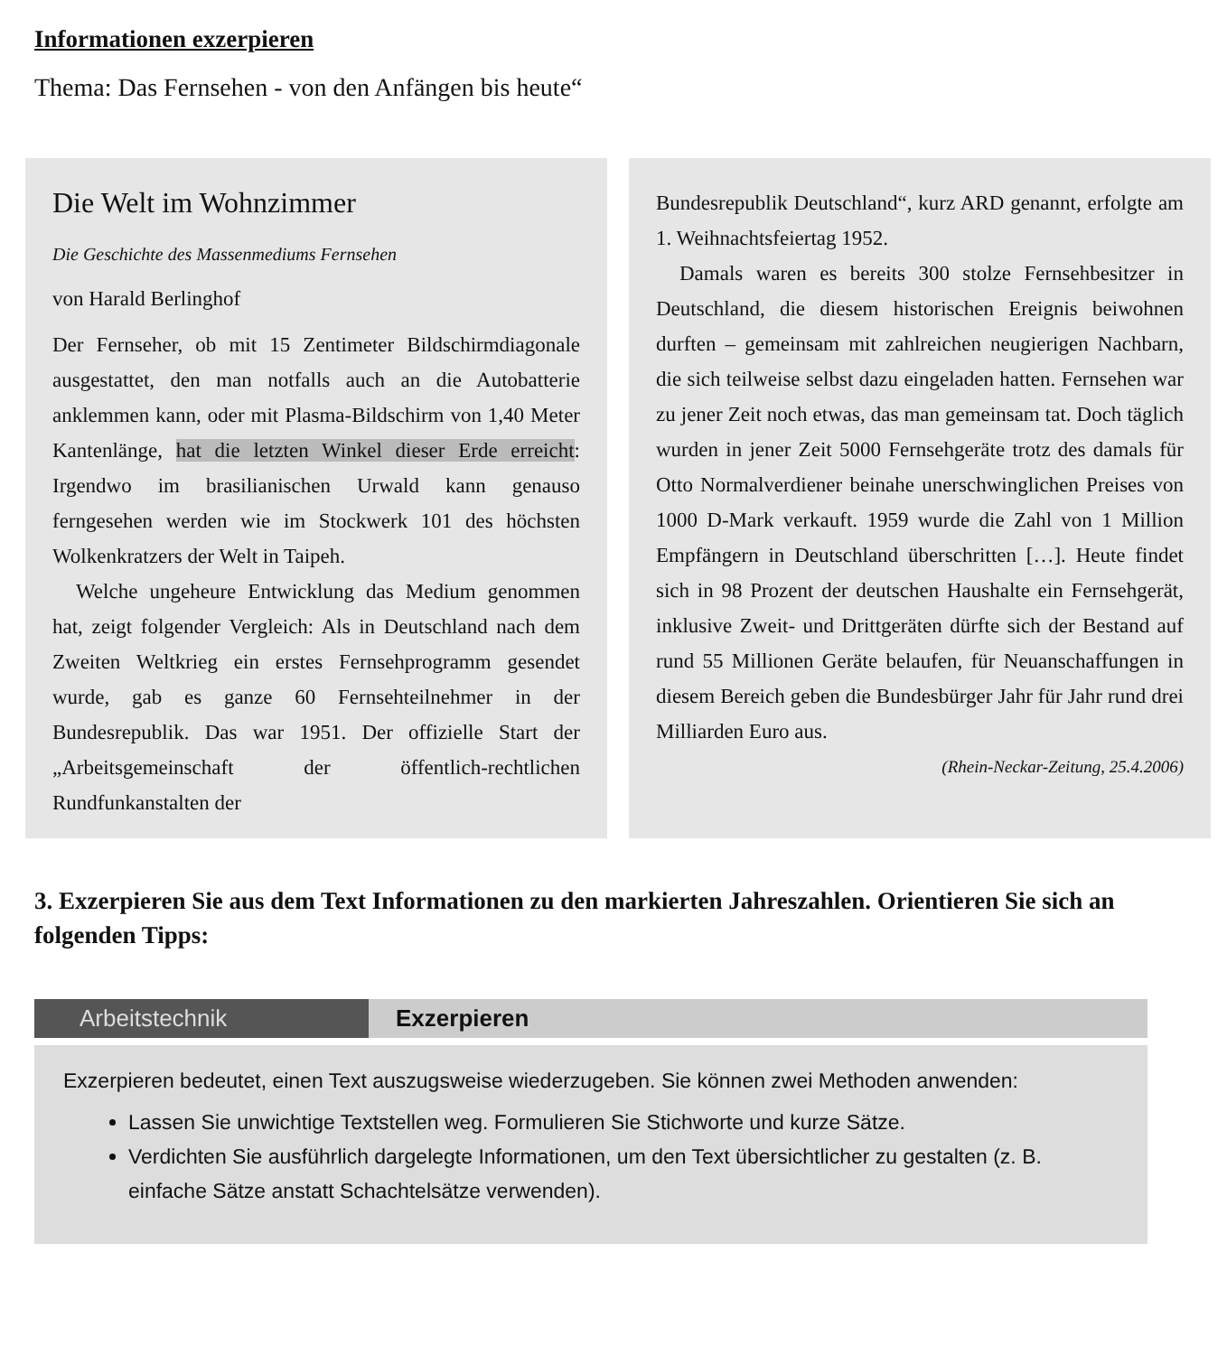Informationen exzerpieren
Thema: Das Fernsehen - von den Anfängen bis heute“
Die Welt im Wohnzimmer
Die Geschichte des Massenmediums Fernsehen
von Harald Berlinghof
Der Fernseher, ob mit 15 Zentimeter Bildschirmdiagonale ausgestattet, den man notfalls auch an die Autobatterie anklemmen kann, oder mit Plasma-Bildschirm von 1,40 Meter Kantenlänge, hat die letzten Winkel dieser Erde erreicht: Irgendwo im brasilianischen Urwald kann genauso ferngesehen werden wie im Stockwerk 101 des höchsten Wolkenkratzers der Welt in Taipeh.
Welche ungeheure Entwicklung das Medium genommen hat, zeigt folgender Vergleich: Als in Deutschland nach dem Zweiten Weltkrieg ein erstes Fernsehprogramm gesendet wurde, gab es ganze 60 Fernsehteilnehmer in der Bundesrepublik. Das war 1951. Der offizielle Start der „Arbeitsgemeinschaft der öffentlich-rechtlichen Rundfunkanstalten der
Bundesrepublik Deutschland“, kurz ARD genannt, erfolgte am 1. Weihnachtsfeiertag 1952.
Damals waren es bereits 300 stolze Fernsehbesitzer in Deutschland, die diesem historischen Ereignis beiwohnen durften – gemeinsam mit zahlreichen neugierigen Nachbarn, die sich teilweise selbst dazu eingeladen hatten. Fernsehen war zu jener Zeit noch etwas, das man gemeinsam tat. Doch täglich wurden in jener Zeit 5000 Fernsehgeräte trotz des damals für Otto Normalverdiener beinahe unerschwinglichen Preises von 1000 D-Mark verkauft. 1959 wurde die Zahl von 1 Million Empfängern in Deutschland überschritten […]. Heute findet sich in 98 Prozent der deutschen Haushalte ein Fernsehgerät, inklusive Zweit- und Drittgeräten dürfte sich der Bestand auf rund 55 Millionen Geräte belaufen, für Neuanschaffungen in diesem Bereich geben die Bundesbürger Jahr für Jahr rund drei Milliarden Euro aus.
(Rhein-Neckar-Zeitung, 25.4.2006)
3. Exzerpieren Sie aus dem Text Informationen zu den markierten Jahreszahlen. Orientieren Sie sich an folgenden Tipps:
Arbeitstechnik Exzerpieren
Exzerpieren bedeutet, einen Text auszugsweise wiederzugeben. Sie können zwei Methoden anwenden:
Lassen Sie unwichtige Textstellen weg. Formulieren Sie Stichworte und kurze Sätze.
Verdichten Sie ausführlich dargelegte Informationen, um den Text übersichtlicher zu gestalten (z. B. einfache Sätze anstatt Schachtelsätze verwenden).